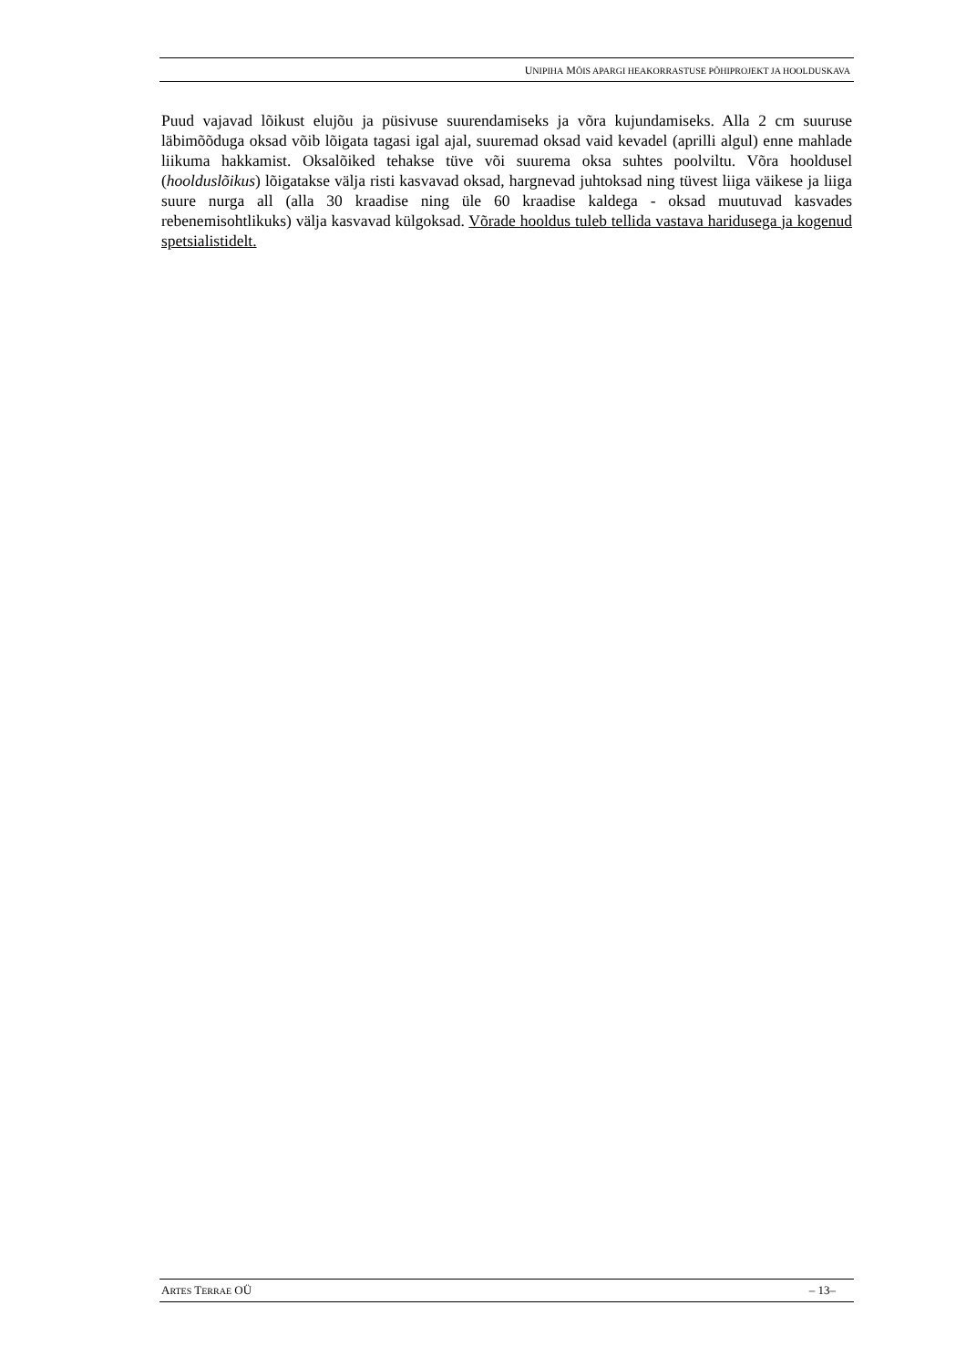UNIPIHA MÕIS APARGI HEAKORRASTUSE PÕHIPROJEKT JA HOOLDUSKAVA
Puud vajavad lõikust elujõu ja püsivuse suurendamiseks ja võra kujundamiseks. Alla 2 cm suuruse läbimõõduga oksad võib lõigata tagasi igal ajal, suuremad oksad vaid kevadel (aprilli algul) enne mahlade liikuma hakkamist. Oksalõiked tehakse tüve või suurema oksa suhtes poolviltu. Võra hooldusel (hoolduslõikus) lõigatakse välja risti kasvavad oksad, hargnevad juhtoksad ning tüvest liiga väikese ja liiga suure nurga all (alla 30 kraadise ning üle 60 kraadise kaldega - oksad muutuvad kasvades rebenemisohtlikuks) välja kasvavad külgoksad. Võrade hooldus tuleb tellida vastava haridusega ja kogenud spetsialistidelt.
ARTES TERRAE OÜ – 13–